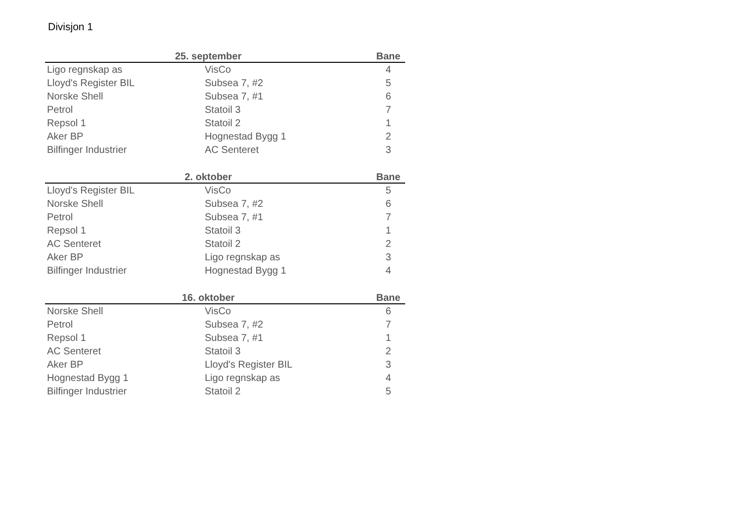Divisjon 1
| 25. september | | Bane |
| --- | --- | --- |
| Ligo regnskap as | VisCo | 4 |
| Lloyd's Register BIL | Subsea 7, #2 | 5 |
| Norske Shell | Subsea 7, #1 | 6 |
| Petrol | Statoil 3 | 7 |
| Repsol 1 | Statoil 2 | 1 |
| Aker BP | Hognestad Bygg 1 | 2 |
| Bilfinger Industrier | AC Senteret | 3 |
| 2. oktober | | Bane |
| --- | --- | --- |
| Lloyd's Register BIL | VisCo | 5 |
| Norske Shell | Subsea 7, #2 | 6 |
| Petrol | Subsea 7, #1 | 7 |
| Repsol 1 | Statoil 3 | 1 |
| AC Senteret | Statoil 2 | 2 |
| Aker BP | Ligo regnskap as | 3 |
| Bilfinger Industrier | Hognestad Bygg 1 | 4 |
| 16. oktober | | Bane |
| --- | --- | --- |
| Norske Shell | VisCo | 6 |
| Petrol | Subsea 7, #2 | 7 |
| Repsol 1 | Subsea 7, #1 | 1 |
| AC Senteret | Statoil 3 | 2 |
| Aker BP | Lloyd's Register BIL | 3 |
| Hognestad Bygg 1 | Ligo regnskap as | 4 |
| Bilfinger Industrier | Statoil 2 | 5 |